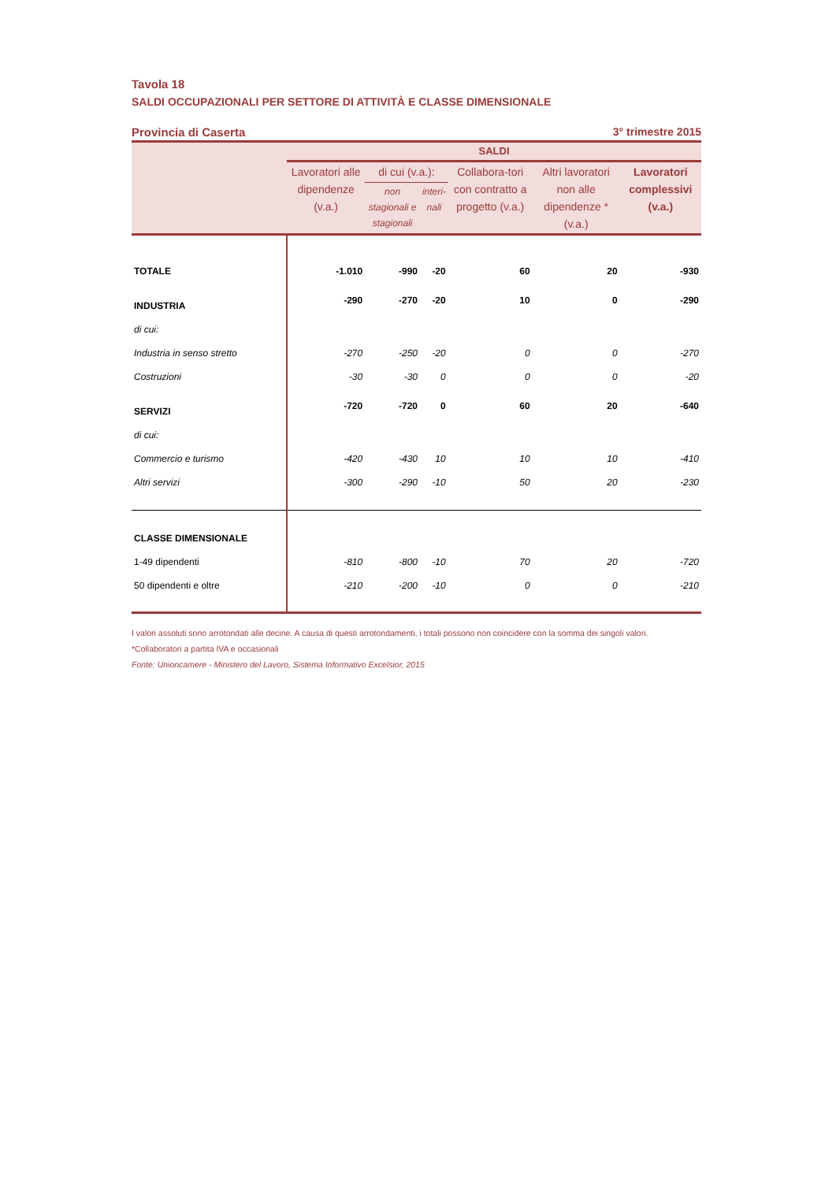Tavola 18
SALDI OCCUPAZIONALI PER SETTORE DI ATTIVITÀ E CLASSE DIMENSIONALE
Provincia di Caserta 3° trimestre 2015
| | SALDI | | | | | |
| --- | --- | --- | --- | --- | --- | --- |
| | Lavoratori alle dipendenze (v.a.) | di cui (v.a.): | | Collabora-tori con contratto a progetto (v.a.) | Altri lavoratori non alle dipendenze * (v.a.) | Lavoratori complessivi (v.a.) |
| | | non stagionali e stagionali | interi-nali | | | |
| TOTALE | -1.010 | -990 | -20 | 60 | 20 | -930 |
| INDUSTRIA | -290 | -270 | -20 | 10 | 0 | -290 |
| di cui: | | | | | | |
| Industria in senso stretto | -270 | -250 | -20 | 0 | 0 | -270 |
| Costruzioni | -30 | -30 | 0 | 0 | 0 | -20 |
| SERVIZI | -720 | -720 | 0 | 60 | 20 | -640 |
| di cui: | | | | | | |
| Commercio e turismo | -420 | -430 | 10 | 10 | 10 | -410 |
| Altri servizi | -300 | -290 | -10 | 50 | 20 | -230 |
| CLASSE DIMENSIONALE | | | | | | |
| 1-49 dipendenti | -810 | -800 | -10 | 70 | 20 | -720 |
| 50 dipendenti e oltre | -210 | -200 | -10 | 0 | 0 | -210 |
I valori assoluti sono arrotondati alle decine. A causa di questi arrotondamenti, i totali possono non coincidere con la somma dei singoli valori.
*Collaboratori a partita IVA e occasionali
Fonte: Unioncamere - Ministero del Lavoro, Sistema Informativo Excelsior, 2015